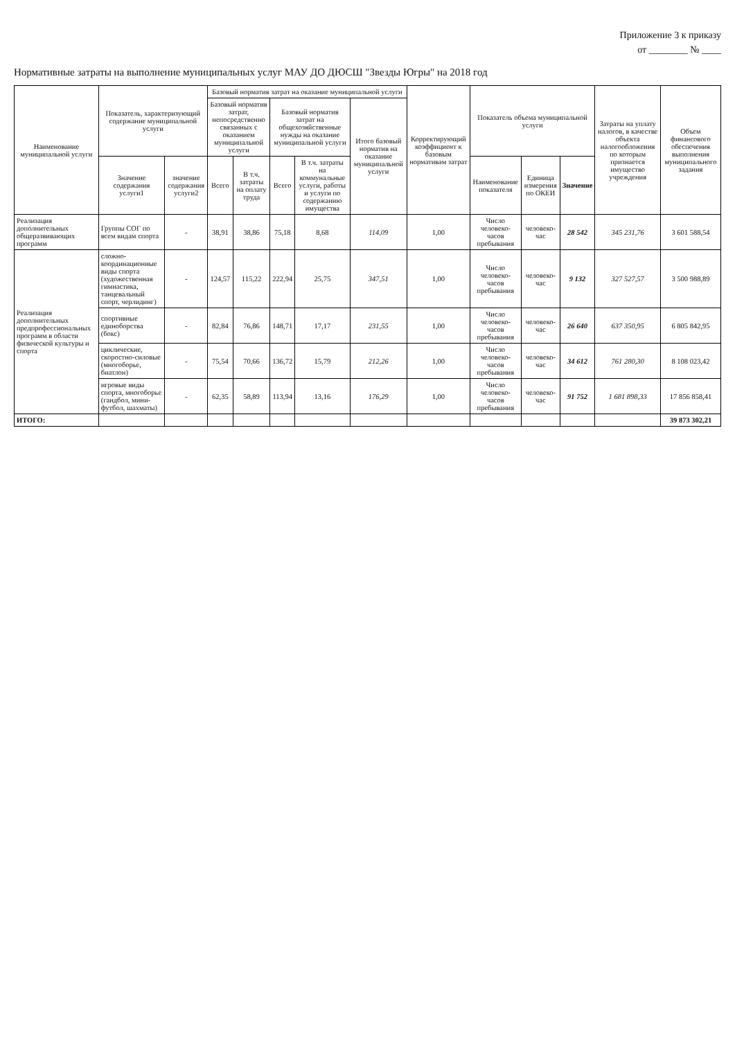Приложение 3 к приказу
от ________ № ____
Нормативные затраты на выполнение муниципальных услуг МАУ ДО ДЮСШ "Звезды Югры" на 2018 год
| Наименование муниципальной услуги | Показатель, характеризующий содержание муниципальной услуги | | Базовый норматив затрат на оказание муниципальной услуги | | | | | Корректирующий коэффициент к базовым нормативам затрат | Показатель объема муниципальной услуги | | | Затраты на уплату налогов, в качестве объекта налогообложения по которым признается имущество учреждения | Объем финансового обеспечения выполнения муниципального задания |
| --- | --- | --- | --- | --- | --- | --- | --- | --- | --- | --- | --- | --- | --- |
| | | | Базовый норматив затрат, непосредственно связанных с оказанием муниципальной услуги | | Базовый норматив затрат на общехозяйственные нужды на оказание муниципальной услуги | | Итого базовый норматив на оказание муниципальной услуги | | | | | | |
| | Значение содержания услуги1 | значение содержания услуги2 | Всего | В т.ч. затраты на оплату труда | Всего | В т.ч. затраты на коммунальные услуги, работы и услуги по содержанию имущества | | | Наименование показателя | Единица измерения по ОКЕИ | Значение | | |
| Реализация дополнительных общеразвивающих программ | Группы СОГ по всем видам спорта | - | 38,91 | 38,86 | 75,18 | 8,68 | 114,09 | 1,00 | Число человеко-часов пребывания | человеко-час | 28 542 | 345 231,76 | 3 601 588,54 |
| Реализация дополнительных предпрофессиональных программ в области физической культуры и спорта | сложно-координационные виды спорта (художественная гимнастика, танцевальный спорт, черлидинг) | - | 124,57 | 115,22 | 222,94 | 25,75 | 347,51 | 1,00 | Число человеко-часов пребывания | человеко-час | 9 132 | 327 527,57 | 3 500 988,89 |
| | спортивные единоборства (бокс) | - | 82,84 | 76,86 | 148,71 | 17,17 | 231,55 | 1,00 | Число человеко-часов пребывания | человеко-час | 26 640 | 637 350,95 | 6 805 842,95 |
| | циклические, скоростно-силовые (многоборье, биатлон) | - | 75,54 | 70,66 | 136,72 | 15,79 | 212,26 | 1,00 | Число человеко-часов пребывания | человеко-час | 34 612 | 761 280,30 | 8 108 023,42 |
| | игровые виды спорта, многоборье (гандбол, мини-футбол, шахматы) | - | 62,35 | 58,89 | 113,94 | 13,16 | 176,29 | 1,00 | Число человеко-часов пребывания | человеко-час | 91 752 | 1 681 898,33 | 17 856 858,41 |
| ИТОГО: | | | | | | | | | | | | | 39 873 302,21 |